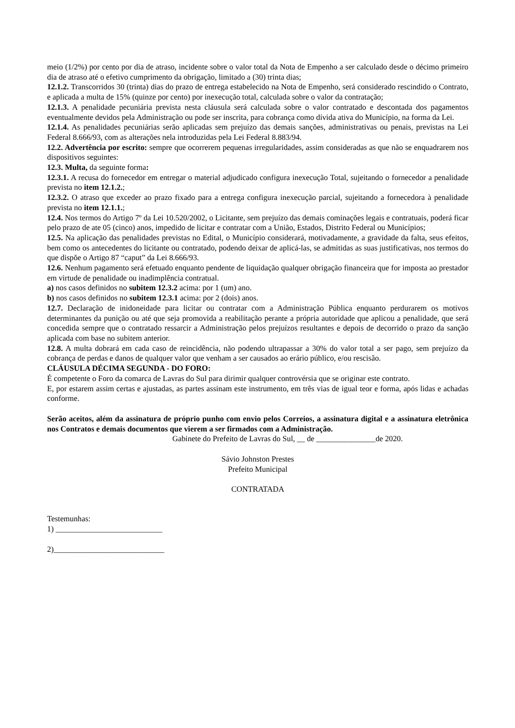meio (1/2%) por cento por dia de atraso, incidente sobre o valor total da Nota de Empenho a ser calculado desde o décimo primeiro dia de atraso até o efetivo cumprimento da obrigação, limitado a (30) trinta dias;
12.1.2. Transcorridos 30 (trinta) dias do prazo de entrega estabelecido na Nota de Empenho, será considerado rescindido o Contrato, e aplicada a multa de 15% (quinze por cento) por inexecução total, calculada sobre o valor da contratação;
12.1.3. A penalidade pecuniária prevista nesta cláusula será calculada sobre o valor contratado e descontada dos pagamentos eventualmente devidos pela Administração ou pode ser inscrita, para cobrança como dívida ativa do Município, na forma da Lei.
12.1.4. As penalidades pecuniárias serão aplicadas sem prejuízo das demais sanções, administrativas ou penais, previstas na Lei Federal 8.666/93, com as alterações nela introduzidas pela Lei Federal 8.883/94.
12.2. Advertência por escrito: sempre que ocorrerem pequenas irregularidades, assim consideradas as que não se enquadrarem nos dispositivos seguintes:
12.3. Multa, da seguinte forma:
12.3.1. A recusa do fornecedor em entregar o material adjudicado configura inexecução Total, sujeitando o fornecedor a penalidade prevista no item 12.1.2.;
12.3.2. O atraso que exceder ao prazo fixado para a entrega configura inexecução parcial, sujeitando a fornecedora à penalidade prevista no item 12.1.1.;
12.4. Nos termos do Artigo 7º da Lei 10.520/2002, o Licitante, sem prejuízo das demais cominações legais e contratuais, poderá ficar pelo prazo de ate 05 (cinco) anos, impedido de licitar e contratar com a União, Estados, Distrito Federal ou Municípios;
12.5. Na aplicação das penalidades previstas no Edital, o Município considerará, motivadamente, a gravidade da falta, seus efeitos, bem como os antecedentes do licitante ou contratado, podendo deixar de aplicá-las, se admitidas as suas justificativas, nos termos do que dispõe o Artigo 87 “caput” da Lei 8.666/93.
12.6. Nenhum pagamento será efetuado enquanto pendente de liquidação qualquer obrigação financeira que for imposta ao prestador em virtude de penalidade ou inadimplência contratual.
a) nos casos definidos no subitem 12.3.2 acima: por 1 (um) ano.
b) nos casos definidos no subitem 12.3.1 acima: por 2 (dois) anos.
12.7. Declaração de inidoneidade para licitar ou contratar com a Administração Pública enquanto perdurarem os motivos determinantes da punição ou até que seja promovida a reabilitação perante a própria autoridade que aplicou a penalidade, que será concedida sempre que o contratado ressarcir a Administração pelos prejuízos resultantes e depois de decorrido o prazo da sanção aplicada com base no subitem anterior.
12.8. A multa dobrará em cada caso de reincidência, não podendo ultrapassar a 30% do valor total a ser pago, sem prejuízo da cobrança de perdas e danos de qualquer valor que venham a ser causados ao erário público, e/ou rescisão.
CLÁUSULA DÉCIMA SEGUNDA - DO FORO:
É competente o Foro da comarca de Lavras do Sul para dirimir qualquer controvérsia que se originar este contrato.
E, por estarem assim certas e ajustadas, as partes assinam este instrumento, em três vias de igual teor e forma, após lidas e achadas conforme.
Serão aceitos, além da assinatura de próprio punho com envio pelos Correios, a assinatura digital e a assinatura eletrônica nos Contratos e demais documentos que vierem a ser firmados com a Administração.
Gabinete do Prefeito de Lavras do Sul, __ de _______________de 2020.
Sávio Johnston Prestes
Prefeito Municipal
CONTRATADA
Testemunhas:
1) ___________________________
2)____________________________